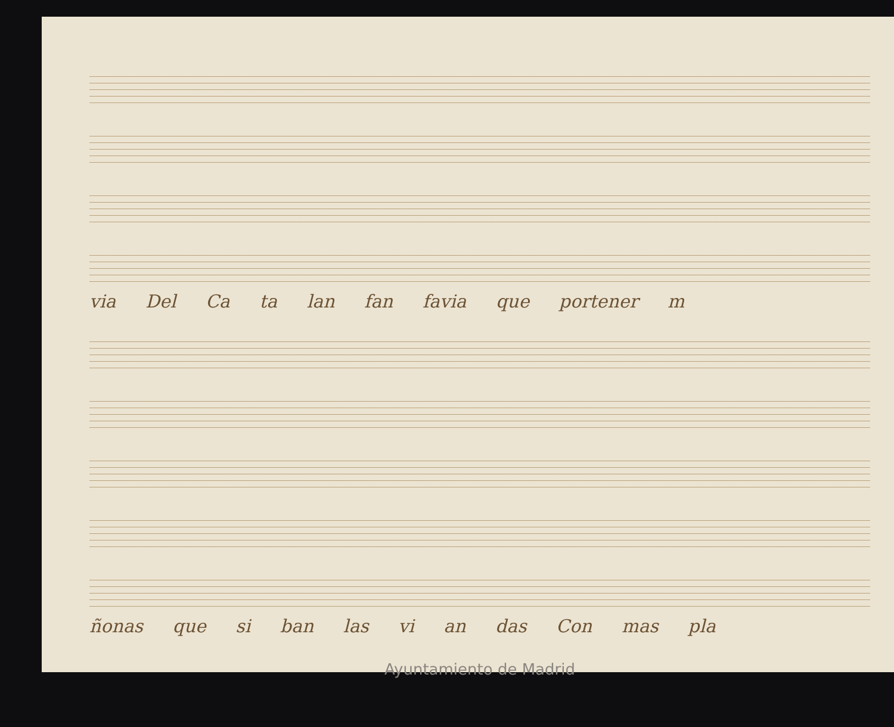via Del Ca ta lan fan favia que portener m
ñonas que si ban las vi an das Con mas pla
Ayuntamiento de Madrid